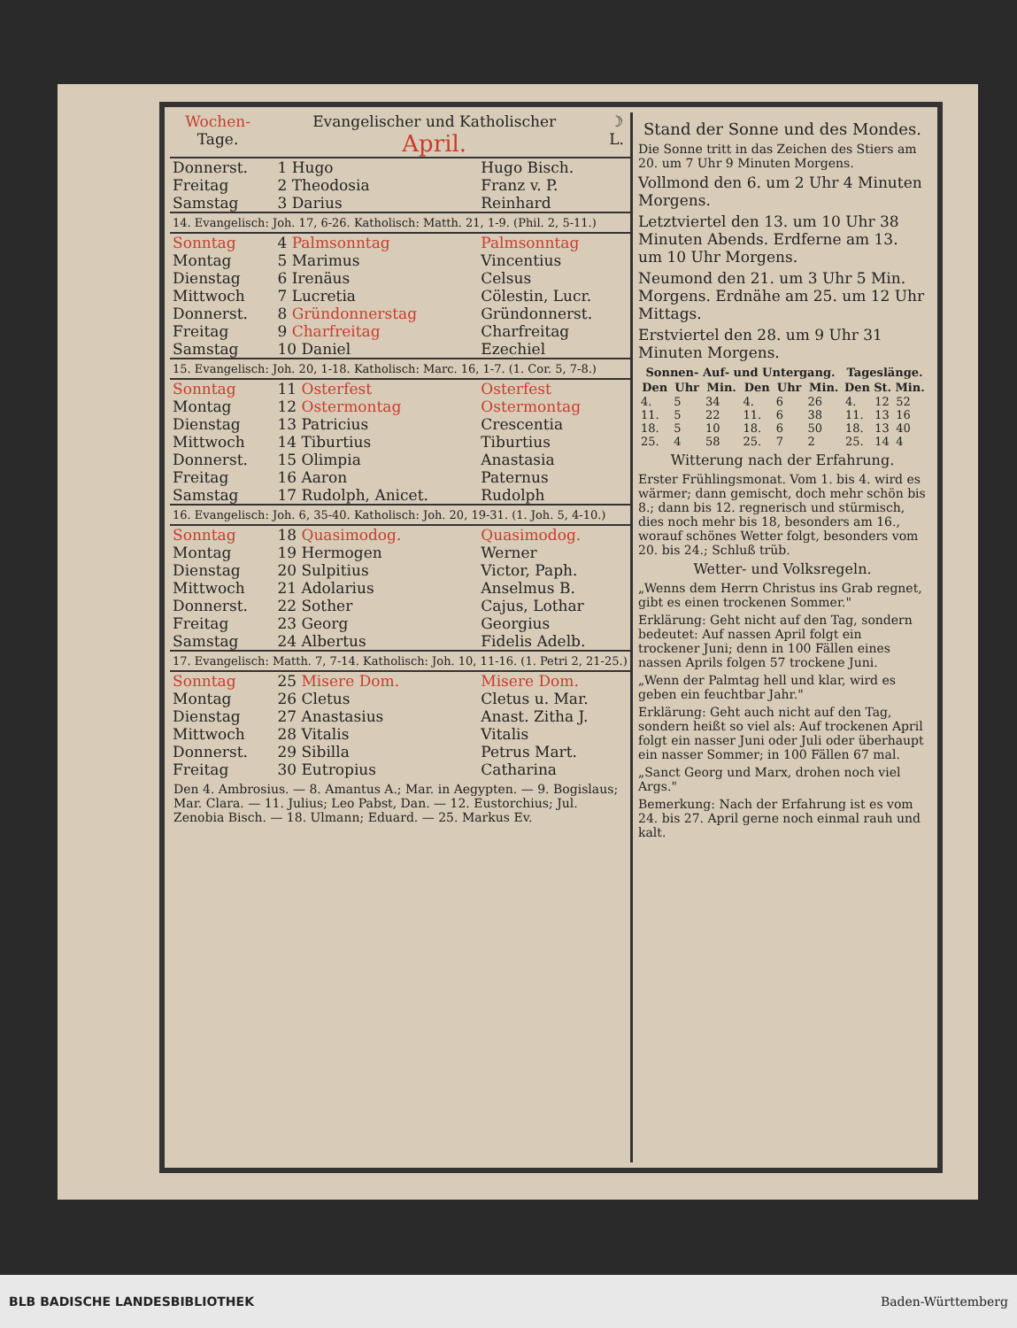| Wochen- Tage. | Evangelischer und Katholischer April. | ☽ L. |
| Donnerst. | 1 Hugo | Hugo Bisch. |
| Freitag | 2 Theodosia | Franz v. P. |
| Samstag | 3 Darius | Reinhard |
| 14. Evangelisch: Joh. 17, 6-26. Katholisch: Matth. 21, 1-9. (Phil. 2, 5-11.) | | |
| Sonntag | 4 Palmsonntag | Palmsonntag |
| Montag | 5 Marimus | Vincentius |
| Dienstag | 6 Irenäus | Celsus |
| Mittwoch | 7 Lucretia | Cölestin, Lucr. |
| Donnerst. | 8 Gründonnerstag | Gründonnerst. |
| Freitag | 9 Charfreitag | Charfreitag |
| Samstag | 10 Daniel | Ezechiel |
| 15. Evangelisch: Joh. 20, 1-18. Katholisch: Marc. 16, 1-7. (1. Cor. 5, 7-8.) | | |
| Sonntag | 11 Osterfest | Osterfest |
| Montag | 12 Ostermontag | Ostermontag |
| Dienstag | 13 Patricius | Crescentia |
| Mittwoch | 14 Tiburtius | Tiburtius |
| Donnerst. | 15 Olimpia | Anastasia |
| Freitag | 16 Aaron | Paternus |
| Samstag | 17 Rudolph, Anicet. | Rudolph |
| 16. Evangelisch: Joh. 6, 35-40. Katholisch: Joh. 20, 19-31. (1. Joh. 5, 4-10.) | | |
| Sonntag | 18 Quasimodog. | Quasimodog. |
| Montag | 19 Hermogen | Werner |
| Dienstag | 20 Sulpitius | Victor, Paph. |
| Mittwoch | 21 Adolarius | Anselmus B. |
| Donnerst. | 22 Sother | Cajus, Lothar |
| Freitag | 23 Georg | Georgius |
| Samstag | 24 Albertus | Fidelis Adelb. |
| 17. Evangelisch: Matth. 7, 7-14. Katholisch: Joh. 10, 11-16. (1. Petri 2, 21-25.) | | |
| Sonntag | 25 Misere Dom. | Misere Dom. |
| Montag | 26 Cletus | Cletus u. Mar. |
| Dienstag | 27 Anastasius | Anast. Zitha J. |
| Mittwoch | 28 Vitalis | Vitalis |
| Donnerst. | 29 Sibilla | Petrus Mart. |
| Freitag | 30 Eutropius | Catharina |
Den 4. Ambrosius. — 8. Amantus A.; Mar. in Aegypten. — 9. Bogislaus; Mar. Clara. — 11. Julius; Leo Pabst, Dan. — 12. Eustorchius; Jul. Zenobia Bisch. — 18. Ulmann; Eduard. — 25. Markus Ev.
Stand der Sonne und des Mondes.
Die Sonne tritt in das Zeichen des Stiers am 20. um 7 Uhr 9 Minuten Morgens.
Vollmond den 6. um 2 Uhr 4 Minuten Morgens.
Letztviertel den 13. um 10 Uhr 38 Minuten Abends. Erdferne am 13. um 10 Uhr Morgens.
Neumond den 21. um 3 Uhr 5 Min. Morgens. Erdnähe am 25. um 12 Uhr Mittags.
Erstviertel den 28. um 9 Uhr 31 Minuten Morgens.
| Sonnen- Auf- und Untergang. | | | | | | Tageslänge. | | |
| --- | --- | --- | --- | --- | --- | --- | --- | --- |
| Den | Uhr | Min. | Den | Uhr | Min. | Den | St. | Min. |
| 4. | 5 | 34 | 4. | 6 | 26 | 4. | 12 | 52 |
| 11. | 5 | 22 | 11. | 6 | 38 | 11. | 13 | 16 |
| 18. | 5 | 10 | 18. | 6 | 50 | 18. | 13 | 40 |
| 25. | 4 | 58 | 25. | 7 | 2 | 25. | 14 | 4 |
Witterung nach der Erfahrung.
Erster Frühlingsmonat. Vom 1. bis 4. wird es wärmer; dann gemischt, doch mehr schön bis 8.; dann bis 12. regnerisch und stürmisch, dies noch mehr bis 18, besonders am 16., worauf schönes Wetter folgt, besonders vom 20. bis 24.; Schluß trüb.
Wetter- und Volksregeln.
„Wenns dem Herrn Christus ins Grab regnet, gibt es einen trockenen Sommer."
Erklärung: Geht nicht auf den Tag, sondern bedeutet: Auf nassen April folgt ein trockener Juni; denn in 100 Fällen eines nassen Aprils folgen 57 trockene Juni.
„Wenn der Palmtag hell und klar, wird es geben ein feuchtbar Jahr."
Erklärung: Geht auch nicht auf den Tag, sondern heißt so viel als: Auf trockenen April folgt ein nasser Juni oder Juli oder überhaupt ein nasser Sommer; in 100 Fällen 67 mal.
„Sanct Georg und Marx, drohen noch viel Args."
Bemerkung: Nach der Erfahrung ist es vom 24. bis 27. April gerne noch einmal rauh und kalt.
BLB BADISCHE LANDESBIBLIOTHEK Baden-Württemberg